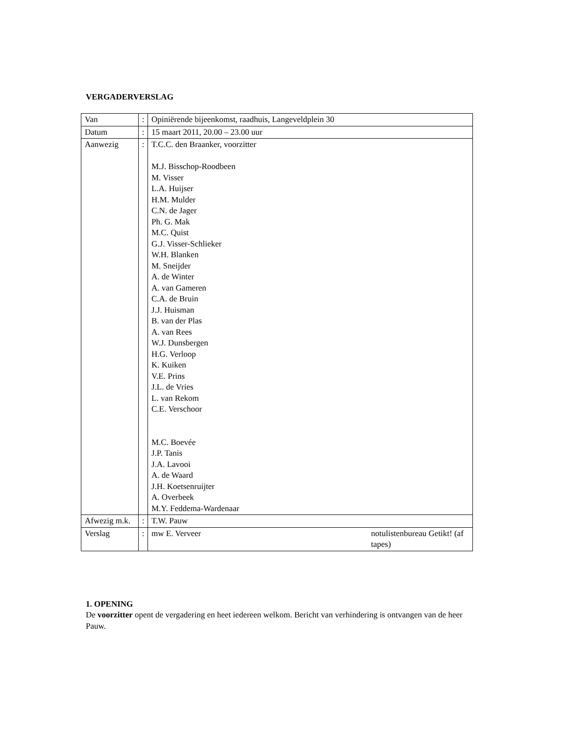VERGADERVERSLAG
| Van | : | Opiniërende bijeenkomst, raadhuis, Langeveldplein 30 |
| Datum | : | 15 maart 2011, 20.00 – 23.00 uur |
| Aanwezig | : | T.C.C. den Braanker, voorzitter M.J. Bisschop-Roodbeen M. Visser L.A. Huijser H.M. Mulder C.N. de Jager Ph. G. Mak M.C. Quist G.J. Visser-Schlieker W.H. Blanken M. Sneijder A. de Winter A. van Gameren C.A. de Bruin J.J. Huisman B. van der Plas A. van Rees W.J. Dunsbergen H.G. Verloop K. Kuiken V.E. Prins J.L. de Vries L. van Rekom C.E. Verschoor M.C. Boevée J.P. Tanis J.A. Lavooi A. de Waard J.H. Koetsenruijter A. Overbeek M.Y. Feddema-Wardenaar |
| Afwezig m.k. | : | T.W. Pauw |
| Verslag | : | mw E. Verveer notulistenbureau Getikt! (af tapes) |
1. OPENING
De voorzitter opent de vergadering en heet iedereen welkom. Bericht van verhindering is ontvangen van de heer Pauw.